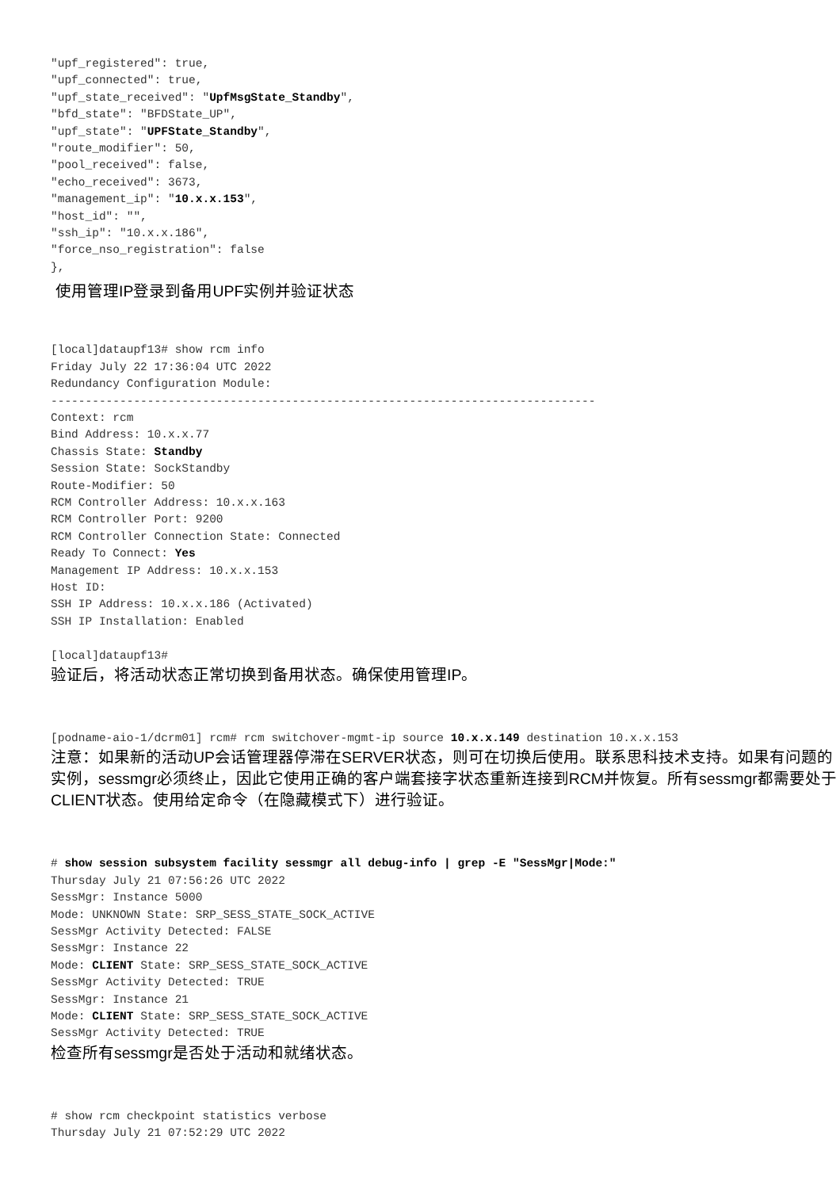"upf_registered": true,
"upf_connected": true,
"upf_state_received": "UpfMsgState_Standby",
"bfd_state": "BFDState_UP",
"upf_state": "UPFState_Standby",
"route_modifier": 50,
"pool_received": false,
"echo_received": 3673,
"management_ip": "10.x.x.153",
"host_id": "",
"ssh_ip": "10.x.x.186",
"force_nso_registration": false
},
使用管理IP登录到备用UPF实例并验证状态
[local]dataupf13# show rcm info
Friday July 22 17:36:04 UTC 2022
Redundancy Configuration Module:
-------------------------------------------------------------------------------
Context: rcm
Bind Address: 10.x.x.77
Chassis State: Standby
Session State: SockStandby
Route-Modifier: 50
RCM Controller Address: 10.x.x.163
RCM Controller Port: 9200
RCM Controller Connection State: Connected
Ready To Connect: Yes
Management IP Address: 10.x.x.153
Host ID:
SSH IP Address: 10.x.x.186 (Activated)
SSH IP Installation: Enabled

[local]dataupf13#
验证后，将活动状态正常切换到备用状态。确保使用管理IP。
[podname-aio-1/dcrm01] rcm# rcm switchover-mgmt-ip source 10.x.x.149 destination 10.x.x.153
注意：如果新的活动UP会话管理器停滞在SERVER状态，则可在切换后使用。联系思科技术支持。如果有问题的实例，sessmgr必须终止，因此它使用正确的客户端套接字状态重新连接到RCM并恢复。所有sessmgr都需要处于CLIENT状态。使用给定命令（在隐藏模式下）进行验证。
# show session subsystem facility sessmgr all debug-info | grep -E "SessMgr|Mode:"
Thursday July 21 07:56:26 UTC 2022
SessMgr: Instance 5000
Mode: UNKNOWN State: SRP_SESS_STATE_SOCK_ACTIVE
SessMgr Activity Detected: FALSE
SessMgr: Instance 22
Mode: CLIENT State: SRP_SESS_STATE_SOCK_ACTIVE
SessMgr Activity Detected: TRUE
SessMgr: Instance 21
Mode: CLIENT State: SRP_SESS_STATE_SOCK_ACTIVE
SessMgr Activity Detected: TRUE
检查所有sessmgr是否处于活动和就绪状态。
# show rcm checkpoint statistics verbose
Thursday July 21 07:52:29 UTC 2022